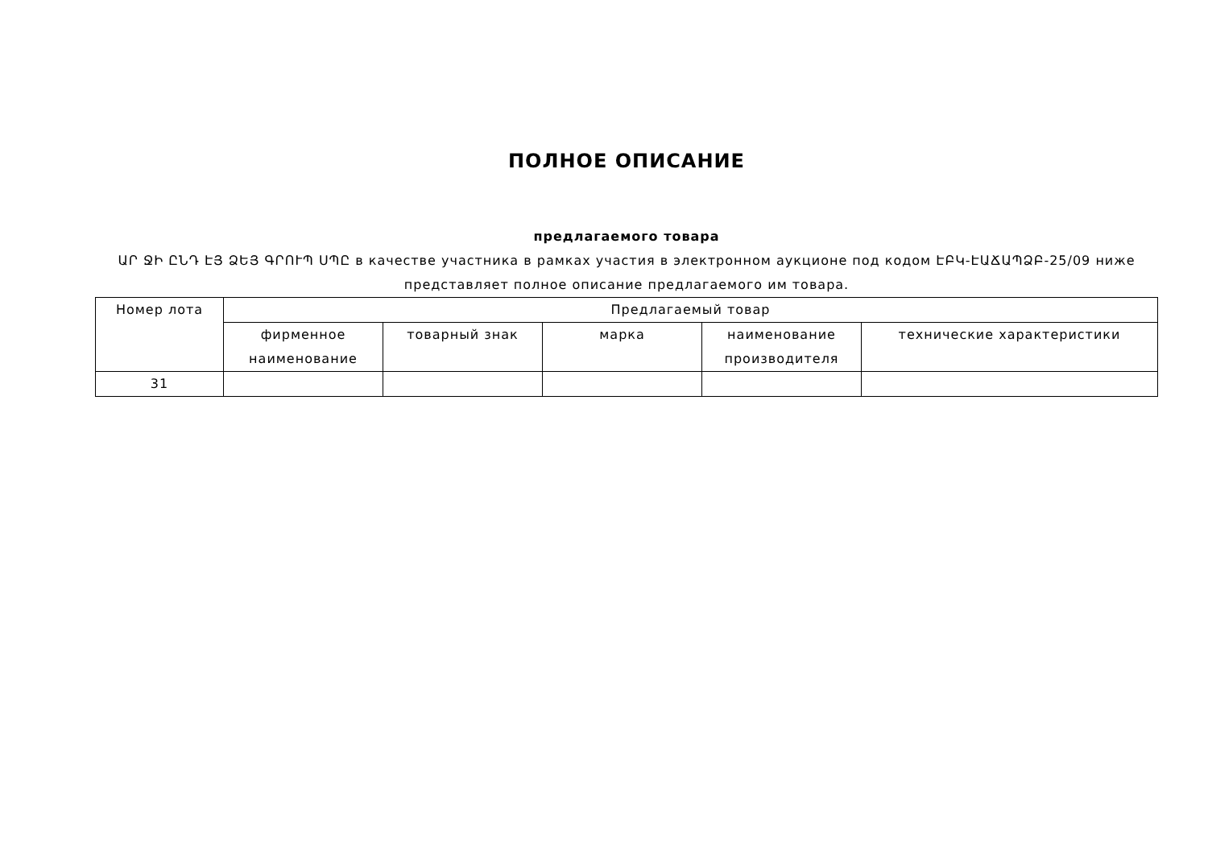ПОЛНОЕ ОПИСАНИЕ
предлагаемого товара
ԱՐ ՋԻ ԸՆԴ ԷՅ ՁԵՅ ԳՐՈՒՊ ՍՊԸ в качестве участника в рамках участия в электронном аукционе под кодом ԷԲԿ-ԷԱՃԱՊՁԲ-25/09 ниже представляет полное описание предлагаемого им товара.
| Номер лота | Предлагаемый товар | | | | |
| | фирменное наименование | товарный знак | марка | наименование производителя | технические характеристики |
| 31 | | | | | |